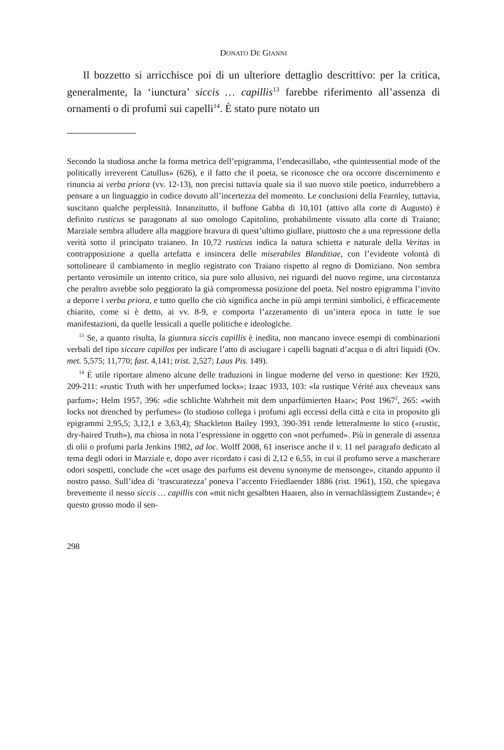DONATO DE GIANNI
Il bozzetto si arricchisce poi di un ulteriore dettaglio descrittivo: per la critica, generalmente, la ‘iunctura’ siccis … capillis<sup>13</sup> farebbe riferimento all’assenza di ornamenti o di profumi sui capelli<sup>14</sup>. È stato pure notato un
Secondo la studiosa anche la forma metrica dell’epigramma, l’endecasillabo, «the quintessential mode of the politically irreverent Catullus» (626), e il fatto che il poeta, se riconosce che ora occorre discernimento e rinuncia ai verba priora (vv. 12-13), non precisi tuttavia quale sia il suo nuovo stile poetico, indurrebbero a pensare a un linguaggio in codice dovuto all’incertezza del momento. Le conclusioni della Fearnley, tuttavia, suscitano qualche perplessità. Innanzitutto, il buffone Gabba di 10,101 (attivo alla corte di Augusto) è definito rusticus se paragonato al suo omologo Capitolino, probabilmente vissuto alla corte di Traiano; Marziale sembra alludere alla maggiore bravura di quest’ultimo giullare, piuttosto che a una repressione della verità sotto il principato traianeo. In 10,72 rusticus indica la natura schietta e naturale della Veritas in contrapposizione a quella artefatta e insincera delle miserabiles Blanditiae, con l’evidente volontà di sottolineare il cambiamento in meglio registrato con Traiano rispetto al regno di Domiziano. Non sembra pertanto verosimile un intento critico, sia pure solo allusivo, nei riguardi del nuovo regime, una circostanza che peraltro avrebbe solo peggiorato la già compromessa posizione del poeta. Nel nostro epigramma l’invito a deporre i verba priora, e tutto quello che ciò significa anche in più ampi termini simbolici, è efficacemente chiarito, come si è detto, ai vv. 8-9, e comporta l’azzeramento di un’intera epoca in tutte le sue manifestazioni, da quelle lessicali a quelle politiche e ideologiche.
<sup>13</sup> Se, a quanto risulta, la giuntura siccis capillis è inedita, non mancano invece esempi di combinazioni verbali del tipo siccare capillos per indicare l’atto di asciugare i capelli bagnati d’acqua o di altri liquidi (Ov. met. 5,575; 11,770; fast. 4,141; trist. 2,527; Laus Pis. 149).
<sup>14</sup> È utile riportare almeno alcune delle traduzioni in lingue moderne del verso in questione: Ker 1920, 209-211: «rustic Truth with her unperfumed locks»; Izaac 1933, 103: «la rustique Vérité aux cheveaux sans parfum»; Helm 1957, 396: «die schlichte Wahrheit mit dem unparfümierten Haar»; Post 1967<sup>2</sup>, 265: «with locks not drenched by perfumes» (lo studioso collega i profumi agli eccessi della città e cita in proposito gli epigrammi 2,95,5; 3,12,1 e 3,63,4); Shackleton Bailey 1993, 390-391 rende letteralmente lo stico («rustic, dry-haired Truth»), ma chiosa in nota l’espressione in oggetto con «not perfumed». Più in generale di assenza di olii o profumi parla Jenkins 1982, ad loc. Wolff 2008, 61 inserisce anche il v. 11 nel paragrafo dedicato al tema degli odori in Marziale e, dopo aver ricordato i casi di 2,12 e 6,55, in cui il profumo serve a mascherare odori sospetti, conclude che «cet usage des parfums est devenu synonyme de mensonge», citando appunto il nostro passo. Sull’idea di ‘trascuratezza’ poneva l’accento Friedlaender 1886 (rist. 1961), 150, che spiegava brevemente il nesso siccis … capillis con «mit nicht gesalbten Haaren, also in vernachlässigtem Zustande»; è questo grosso modo il sen-
298